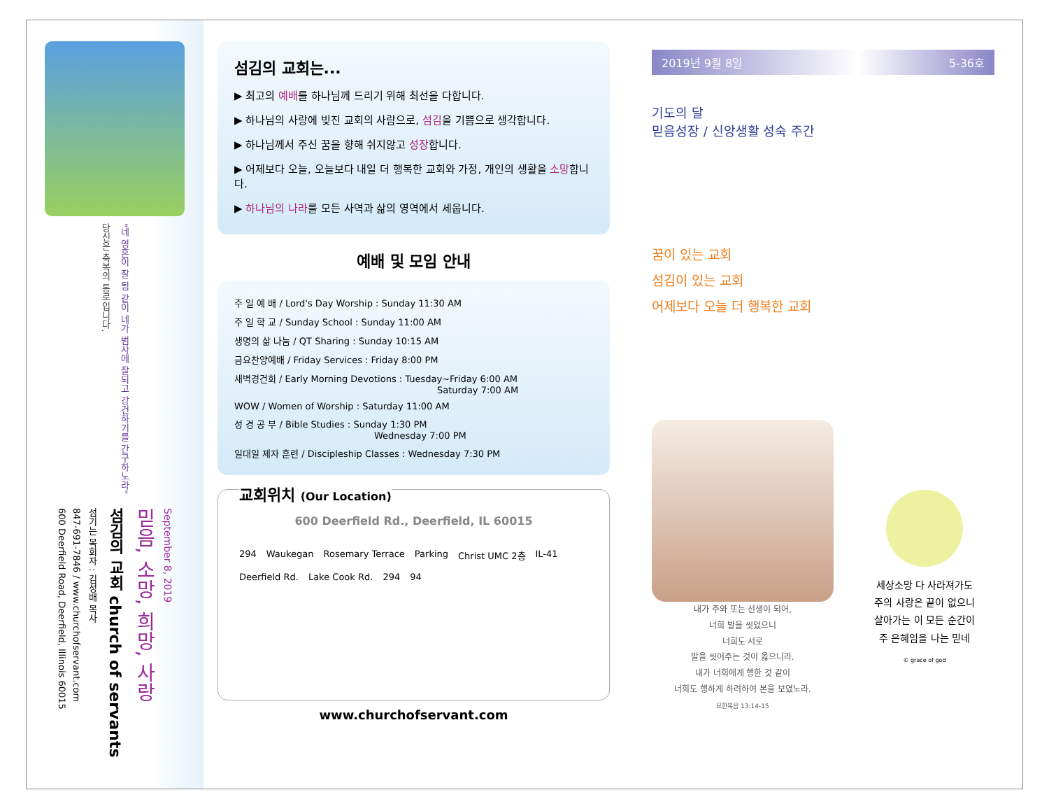당신은 축복의 통로입니다.
"네 영혼이 잘 됨 같이 네가 범사에 잘되고 강건하기를 간구하노라"
600 Deerfield Road, Deerfield, Illinois 60015
847-691-7846 / www.churchofservant.com
섬기는 목회자 : 김성배 목사
섬김의 교회 church of servants
믿음, 소망, 희망, 사랑
September 8, 2019
섬김의 교회는...
▶ 최고의 예배를 하나님께 드리기 위해 최선을 다합니다.
▶ 하나님의 사랑에 빚진 교회의 사람으로, 섬김을 기쁨으로 생각합니다.
▶ 하나님께서 주신 꿈을 향해 쉬지않고 성장합니다.
▶ 어제보다 오늘, 오늘보다 내일 더 행복한 교회와 가정, 개인의 생활을 소망합니다.
▶ 하나님의 나라를 모든 사역과 삶의 영역에서 세웁니다.
예배 및 모임 안내
주 일 예 배 / Lord's Day Worship : Sunday 11:30 AM
주 일 학 교 / Sunday School : Sunday 11:00 AM
생명의 삶 나눔 / QT Sharing : Sunday 10:15 AM
금요찬양예배 / Friday Services : Friday 8:00 PM
새벽경건회 / Early Morning Devotions : Tuesday~Friday 6:00 AM
Saturday 7:00 AM
WOW / Women of Worship : Saturday 11:00 AM
성 경 공 부 / Bible Studies : Sunday 1:30 PM
Wednesday 7:00 PM
일대일 제자 훈련 / Discipleship Classes : Wednesday 7:30 PM
교회위치 (Our Location)
600 Deerfield Rd., Deerfield, IL 60015
294 Waukegan Rosemary Terrace Parking Christ UMC 2층 IL-41 Deerfield Rd. Lake Cook Rd. 294 94
www.churchofservant.com
2019년 9월 8일 5-36호
기도의 달
믿음성장 / 신앙생활 성숙 주간
꿈이 있는 교회
섬김이 있는 교회
어제보다 오늘 더 행복한 교회
내가 주와 또는 선생이 되어,
너희 발을 씻었으니
너희도 서로
발을 씻어주는 것이 옳으니라.
내가 너희에게 행한 것 같이
너희도 행하게 하려하여 본을 보였노라.
요한복음 13:14-15
세상소망 다 사라져가도
주의 사랑은 끝이 없으니
살아가는 이 모든 순간이
주 은혜임을 나는 믿네
© grace of god